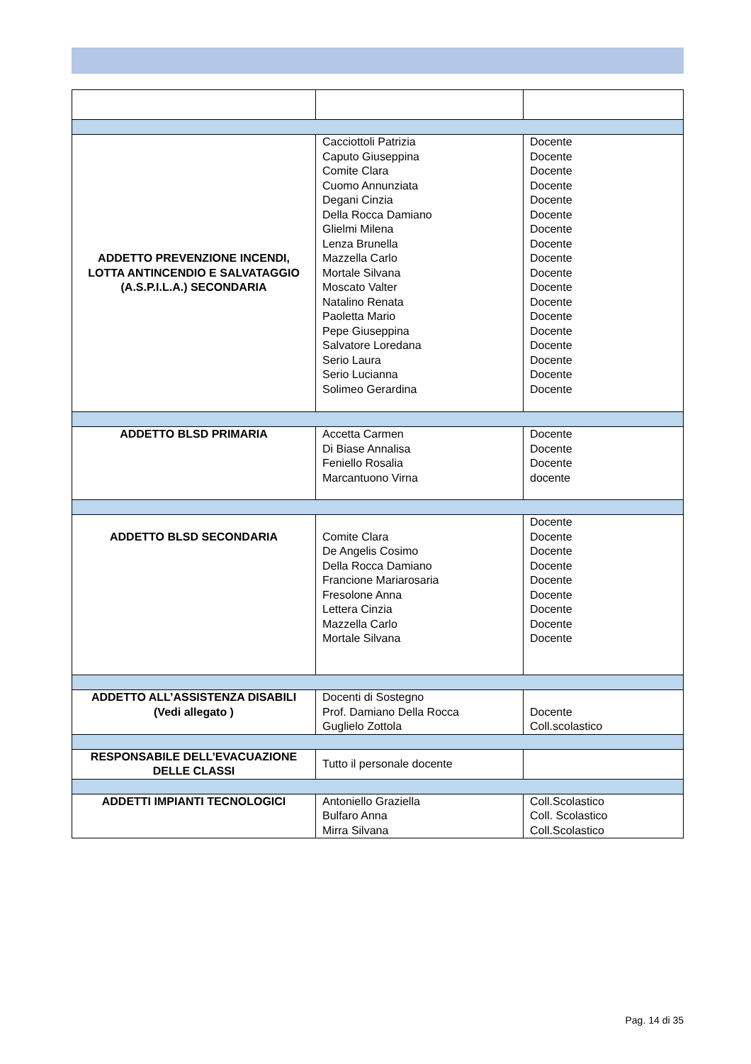| ADDETTO PREVENZIONE INCENDI, LOTTA ANTINCENDIO E SALVATAGGIO (A.S.P.I.L.A.) SECONDARIA | Cacciottoli Patrizia Caputo Giuseppina Comite Clara Cuomo Annunziata Degani Cinzia Della Rocca Damiano Glielmi Milena Lenza Brunella Mazzella Carlo Mortale Silvana Moscato Valter Natalino Renata Paoletta Mario Pepe Giuseppina Salvatore Loredana Serio Laura Serio Lucianna Solimeo Gerardina | Docente Docente Docente Docente Docente Docente Docente Docente Docente Docente Docente Docente Docente Docente Docente Docente Docente Docente |
| ADDETTO BLSD PRIMARIA | Accetta Carmen Di Biase Annalisa Feniello Rosalia Marcantuono Virna | Docente Docente Docente docente |
| ADDETTO BLSD SECONDARIA | Comite Clara De Angelis Cosimo Della Rocca Damiano Francione Mariarosaria Fresolone Anna Lettera Cinzia Mazzella Carlo Mortale Silvana | Docente Docente Docente Docente Docente Docente Docente Docente Docente |
| ADDETTO ALL’ASSISTENZA DISABILI (Vedi allegato ) | Docenti di Sostegno Prof. Damiano Della Rocca Guglielo Zottola | Docente Coll.scolastico |
| RESPONSABILE DELL’EVACUAZIONE DELLE CLASSI | Tutto il personale docente | |
| ADDETTI IMPIANTI TECNOLOGICI | Antoniello Graziella Bulfaro Anna Mirra Silvana | Coll.Scolastico Coll. Scolastico Coll.Scolastico |
Pag. 14 di 35